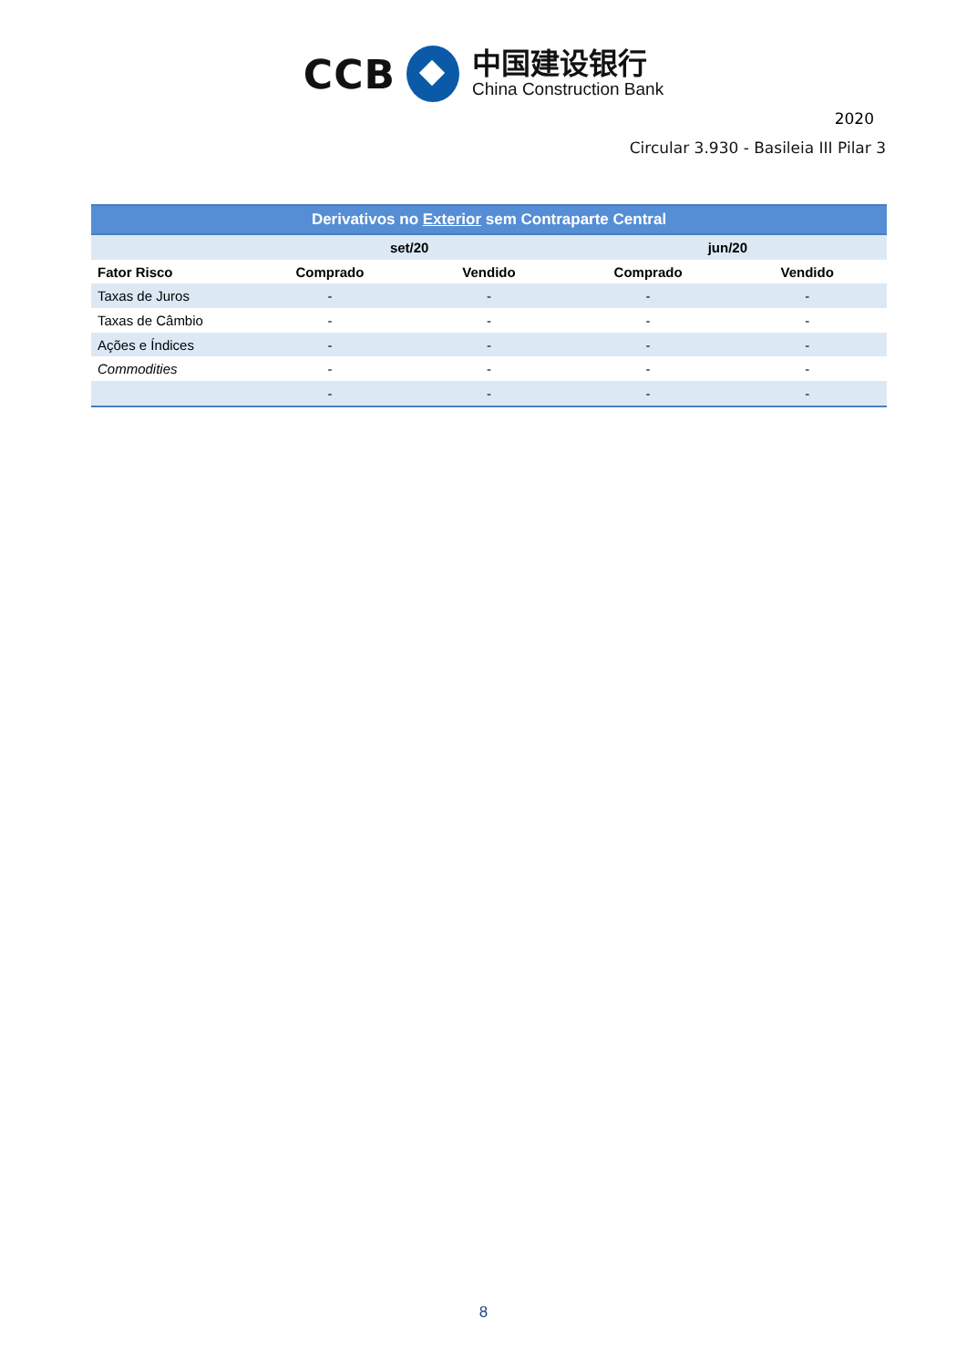CCB
中国建设银行
China Construction Bank
2020
Circular 3.930 - Basileia III Pilar 3
| Derivativos no Exterior sem Contraparte Central | | | | |
| --- | --- | --- | --- | --- |
| | set/20 | | jun/20 | |
| Fator Risco | Comprado | Vendido | Comprado | Vendido |
| Taxas de Juros | - | - | - | - |
| Taxas de Câmbio | - | - | - | - |
| Ações e Índices | - | - | - | - |
| Commodities | - | - | - | - |
| | - | - | - | - |
8